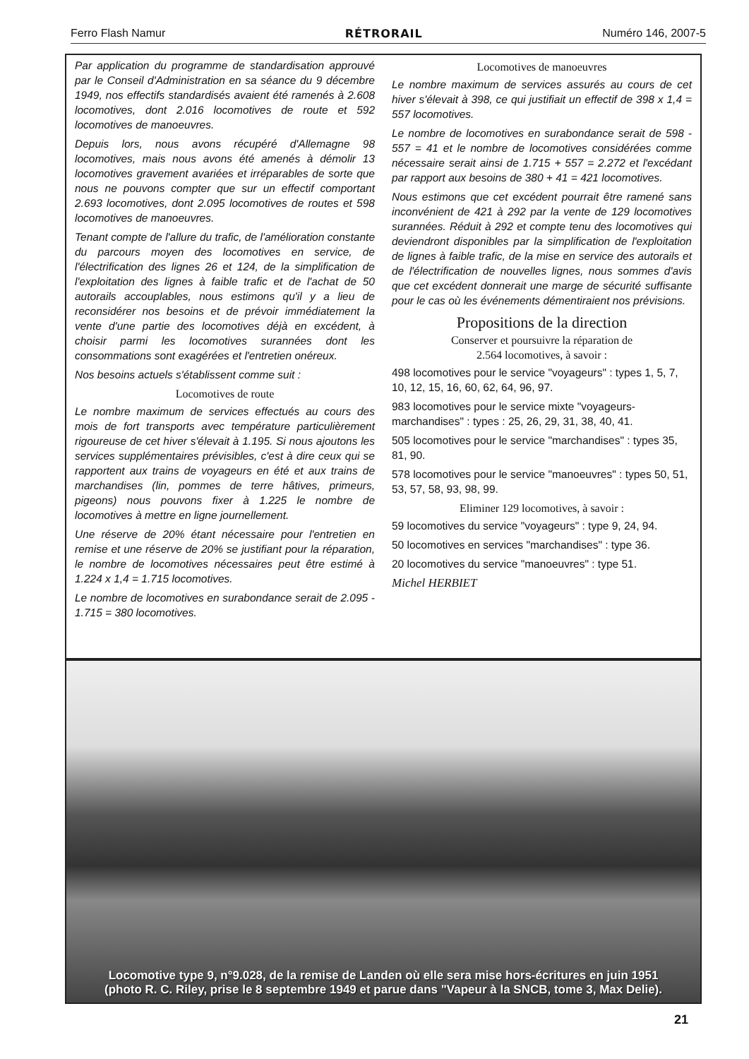Ferro Flash Namur RÉTRORAIL Numéro 146, 2007-5
Par application du programme de standardisation approuvé par le Conseil d'Administration en sa séance du 9 décembre 1949, nos effectifs standardisés avaient été ramenés à 2.608 locomotives, dont 2.016 locomotives de route et 592 locomotives de manoeuvres.
Depuis lors, nous avons récupéré d'Allemagne 98 locomotives, mais nous avons été amenés à démolir 13 locomotives gravement avariées et irréparables de sorte que nous ne pouvons compter que sur un effectif comportant 2.693 locomotives, dont 2.095 locomotives de routes et 598 locomotives de manoeuvres.
Tenant compte de l'allure du trafic, de l'amélioration constante du parcours moyen des locomotives en service, de l'électrification des lignes 26 et 124, de la simplification de l'exploitation des lignes à faible trafic et de l'achat de 50 autorails accouplables, nous estimons qu'il y a lieu de reconsidérer nos besoins et de prévoir immédiatement la vente d'une partie des locomotives déjà en excédent, à choisir parmi les locomotives surannées dont les consommations sont exagérées et l'entretien onéreux.
Nos besoins actuels s'établissent comme suit :
Locomotives de route
Le nombre maximum de services effectués au cours des mois de fort transports avec température particulièrement rigoureuse de cet hiver s'élevait à 1.195. Si nous ajoutons les services supplémentaires prévisibles, c'est à dire ceux qui se rapportent aux trains de voyageurs en été et aux trains de marchandises (lin, pommes de terre hâtives, primeurs, pigeons) nous pouvons fixer à 1.225 le nombre de locomotives à mettre en ligne journellement.
Une réserve de 20% étant nécessaire pour l'entretien en remise et une réserve de 20% se justifiant pour la réparation, le nombre de locomotives nécessaires peut être estimé à 1.224 x 1,4 = 1.715 locomotives.
Le nombre de locomotives en surabondance serait de 2.095 - 1.715 = 380 locomotives.
Locomotives de manoeuvres
Le nombre maximum de services assurés au cours de cet hiver s'élevait à 398, ce qui justifiait un effectif de 398 x 1,4 = 557 locomotives.
Le nombre de locomotives en surabondance serait de 598 - 557 = 41 et le nombre de locomotives considérées comme nécessaire serait ainsi de 1.715 + 557 = 2.272 et l'excédant par rapport aux besoins de 380 + 41 = 421 locomotives.
Nous estimons que cet excédent pourrait être ramené sans inconvénient de 421 à 292 par la vente de 129 locomotives surannées. Réduit à 292 et compte tenu des locomotives qui deviendront disponibles par la simplification de l'exploitation de lignes à faible trafic, de la mise en service des autorails et de l'électrification de nouvelles lignes, nous sommes d'avis que cet excédent donnerait une marge de sécurité suffisante pour le cas où les événements démentiraient nos prévisions.
Propositions de la direction
Conserver et poursuivre la réparation de
2.564 locomotives, à savoir :
498 locomotives pour le service "voyageurs" : types 1, 5, 7, 10, 12, 15, 16, 60, 62, 64, 96, 97.
983 locomotives pour le service mixte "voyageurs-marchandises" : types : 25, 26, 29, 31, 38, 40, 41.
505 locomotives pour le service "marchandises" : types 35, 81, 90.
578 locomotives pour le service "manoeuvres" : types 50, 51, 53, 57, 58, 93, 98, 99.
Eliminer 129 locomotives, à savoir :
59 locomotives du service "voyageurs" : type 9, 24, 94.
50 locomotives en services "marchandises" : type 36.
20 locomotives du service "manoeuvres" : type 51.
Michel HERBIET
Locomotive type 9, n°9.028, de la remise de Landen où elle sera mise hors-écritures en juin 1951
(photo R. C. Riley, prise le 8 septembre 1949 et parue dans "Vapeur à la SNCB, tome 3, Max Delie).
21